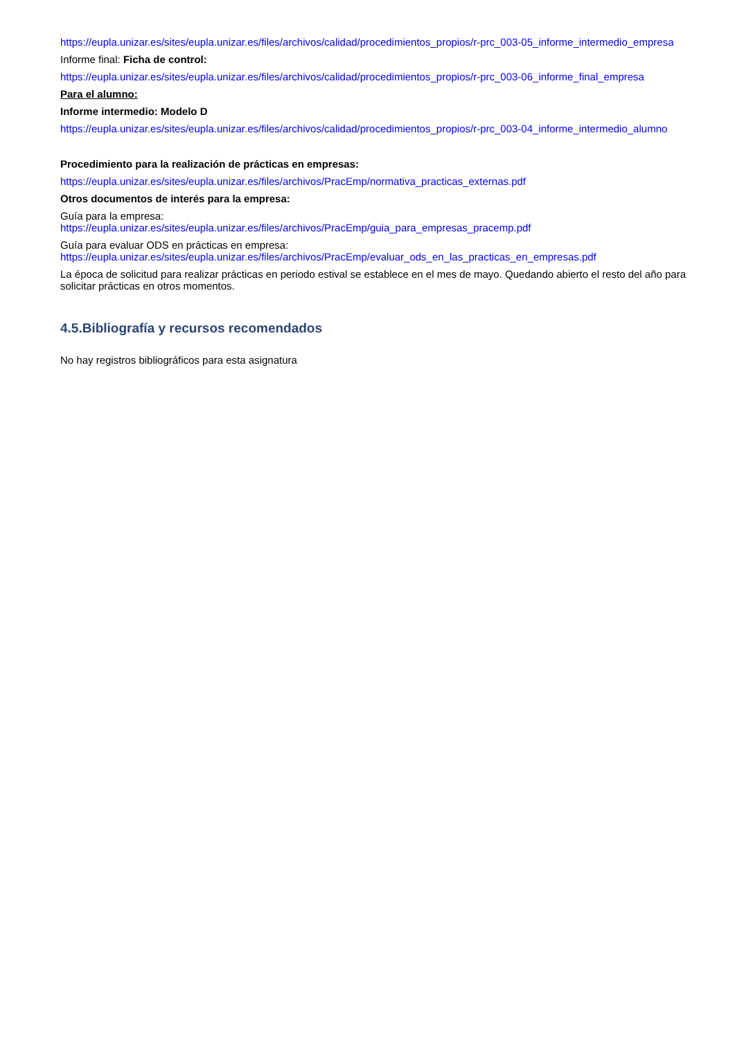https://eupla.unizar.es/sites/eupla.unizar.es/files/archivos/calidad/procedimientos_propios/r-prc_003-05_informe_intermedio_empresa
Informe final: Ficha de control:
https://eupla.unizar.es/sites/eupla.unizar.es/files/archivos/calidad/procedimientos_propios/r-prc_003-06_informe_final_empresa
Para el alumno:
Informe intermedio: Modelo D
https://eupla.unizar.es/sites/eupla.unizar.es/files/archivos/calidad/procedimientos_propios/r-prc_003-04_informe_intermedio_alumno
Procedimiento para la realización de prácticas en empresas:
https://eupla.unizar.es/sites/eupla.unizar.es/files/archivos/PracEmp/normativa_practicas_externas.pdf
Otros documentos de interés para la empresa:
Guía para la empresa:
https://eupla.unizar.es/sites/eupla.unizar.es/files/archivos/PracEmp/guia_para_empresas_pracemp.pdf
Guía para evaluar ODS en prácticas en empresa:
https://eupla.unizar.es/sites/eupla.unizar.es/files/archivos/PracEmp/evaluar_ods_en_las_practicas_en_empresas.pdf
La época de solicitud para realizar prácticas en periodo estival se establece en el mes de mayo. Quedando abierto el resto del año para solicitar prácticas en otros momentos.
4.5.Bibliografía y recursos recomendados
No hay registros bibliográficos para esta asignatura